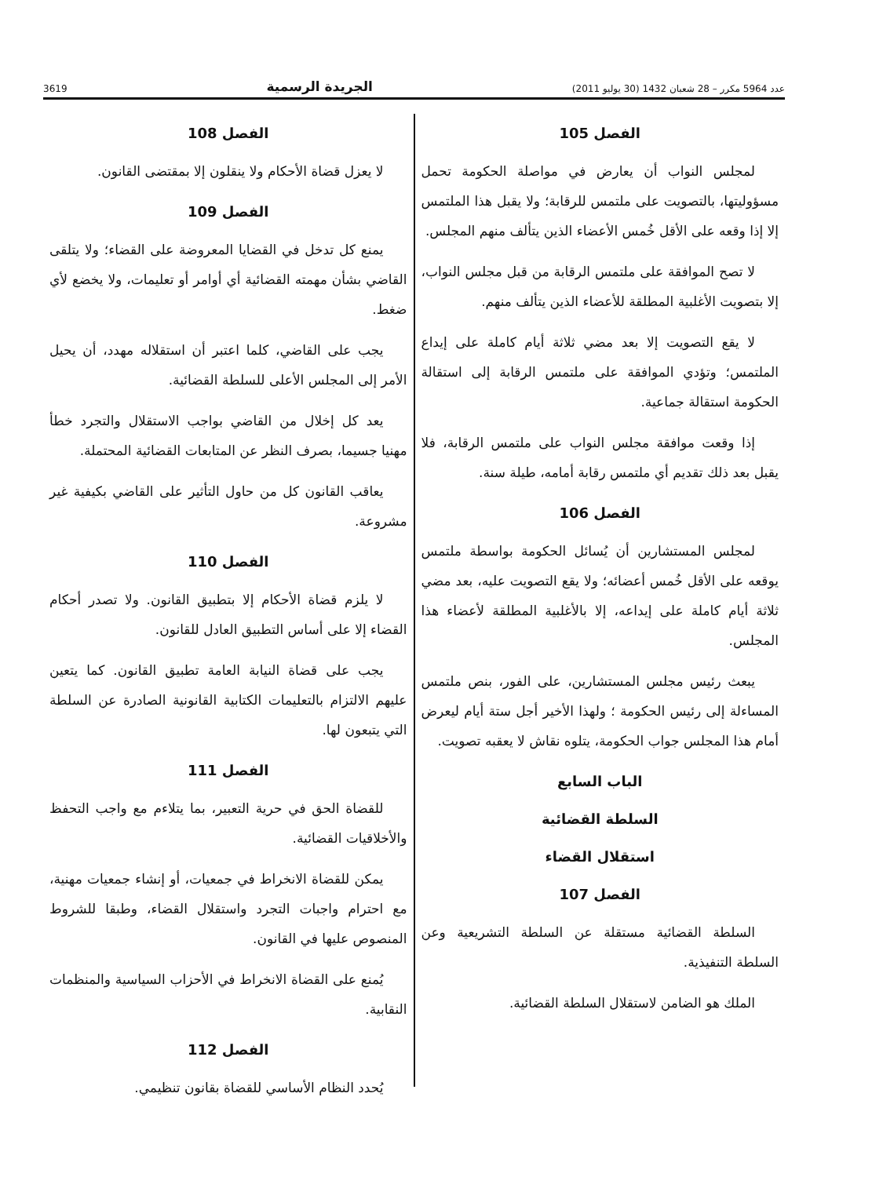عدد 5964 مكرر – 28 شعبان 1432 (30 يوليو 2011) الجريدة الرسمية 3619
الفصل 105
لمجلس النواب أن يعارض في مواصلة الحكومة تحمل مسؤوليتها، بالتصويت على ملتمس للرقابة؛ ولا يقبل هذا الملتمس إلا إذا وقعه على الأقل خُمس الأعضاء الذين يتألف منهم المجلس.
لا تصح الموافقة على ملتمس الرقابة من قبل مجلس النواب، إلا بتصويت الأغلبية المطلقة للأعضاء الذين يتألف منهم.
لا يقع التصويت إلا بعد مضي ثلاثة أيام كاملة على إيداع الملتمس؛ وتؤدي الموافقة على ملتمس الرقابة إلى استقالة الحكومة استقالة جماعية.
إذا وقعت موافقة مجلس النواب على ملتمس الرقابة، فلا يقبل بعد ذلك تقديم أي ملتمس رقابة أمامه، طيلة سنة.
الفصل 106
لمجلس المستشارين أن يُسائل الحكومة بواسطة ملتمس يوقعه على الأقل خُمس أعضائه؛ ولا يقع التصويت عليه، بعد مضي ثلاثة أيام كاملة على إيداعه، إلا بالأغلبية المطلقة لأعضاء هذا المجلس.
يبعث رئيس مجلس المستشارين، على الفور، بنص ملتمس المساءلة إلى رئيس الحكومة ؛ ولهذا الأخير أجل ستة أيام ليعرض أمام هذا المجلس جواب الحكومة، يتلوه نقاش لا يعقبه تصويت.
الباب السابع
السلطة القضائية
استقلال القضاء
الفصل 107
السلطة القضائية مستقلة عن السلطة التشريعية وعن السلطة التنفيذية.
الملك هو الضامن لاستقلال السلطة القضائية.
الفصل 108
لا يعزل قضاة الأحكام ولا ينقلون إلا بمقتضى القانون.
الفصل 109
يمنع كل تدخل في القضايا المعروضة على القضاء؛ ولا يتلقى القاضي بشأن مهمته القضائية أي أوامر أو تعليمات، ولا يخضع لأي ضغط.
يجب على القاضي، كلما اعتبر أن استقلاله مهدد، أن يحيل الأمر إلى المجلس الأعلى للسلطة القضائية.
يعد كل إخلال من القاضي بواجب الاستقلال والتجرد خطأ مهنيا جسيما، بصرف النظر عن المتابعات القضائية المحتملة.
يعاقب القانون كل من حاول التأثير على القاضي بكيفية غير مشروعة.
الفصل 110
لا يلزم قضاة الأحكام إلا بتطبيق القانون. ولا تصدر أحكام القضاء إلا على أساس التطبيق العادل للقانون.
يجب على قضاة النيابة العامة تطبيق القانون. كما يتعين عليهم الالتزام بالتعليمات الكتابية القانونية الصادرة عن السلطة التي يتبعون لها.
الفصل 111
للقضاة الحق في حرية التعبير، بما يتلاءم مع واجب التحفظ والأخلاقيات القضائية.
يمكن للقضاة الانخراط في جمعيات، أو إنشاء جمعيات مهنية، مع احترام واجبات التجرد واستقلال القضاء، وطبقا للشروط المنصوص عليها في القانون.
يُمنع على القضاة الانخراط في الأحزاب السياسية والمنظمات النقابية.
الفصل 112
يُحدد النظام الأساسي للقضاة بقانون تنظيمي.